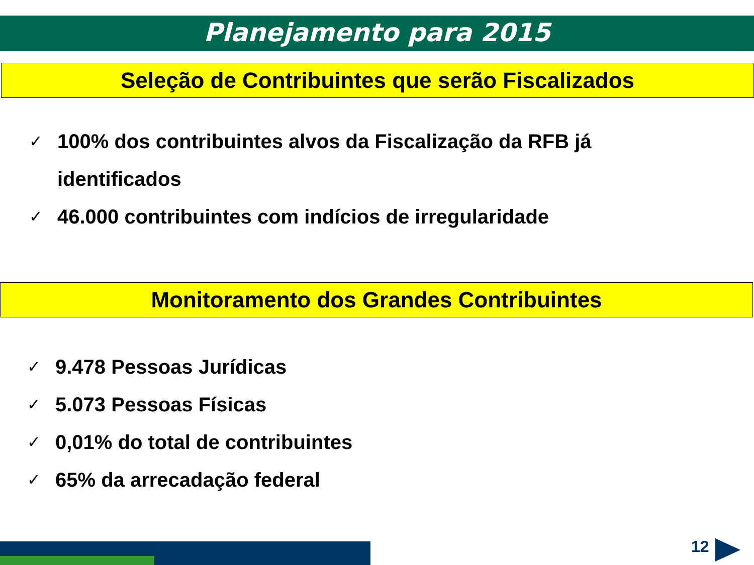Planejamento para 2015
Seleção de Contribuintes que serão Fiscalizados
✓ 100% dos contribuintes alvos da Fiscalização da RFB já identificados
✓ 46.000 contribuintes com indícios de irregularidade
Monitoramento dos Grandes Contribuintes
✓ 9.478 Pessoas Jurídicas
✓ 5.073 Pessoas Físicas
✓ 0,01% do total de contribuintes
✓ 65% da arrecadação federal
12